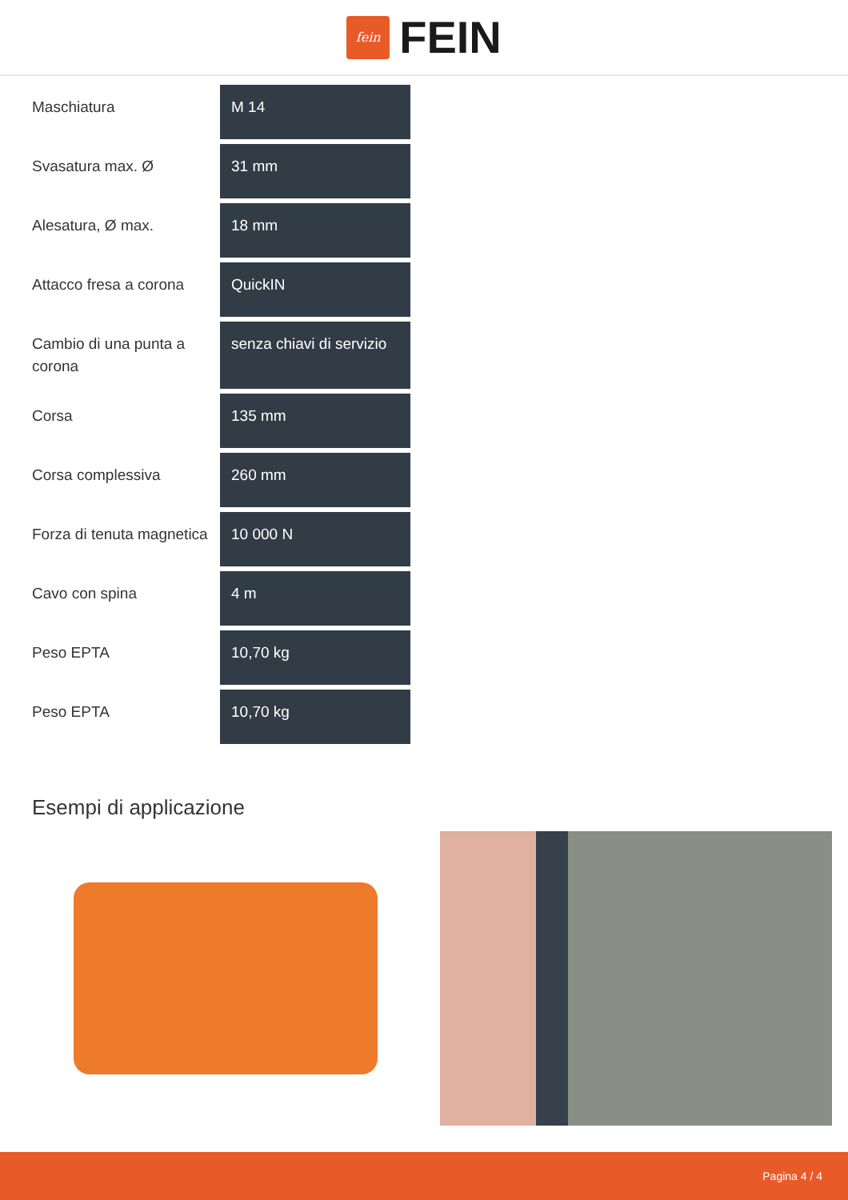fein
FEIN
| Maschiatura | M 14 |
| Svasatura max. Ø | 31 mm |
| Alesatura, Ø max. | 18 mm |
| Attacco fresa a corona | QuickIN |
| Cambio di una punta a corona | senza chiavi di servizio |
| Corsa | 135 mm |
| Corsa complessiva | 260 mm |
| Forza di tenuta magnetica | 10 000 N |
| Cavo con spina | 4 m |
| Peso EPTA | 10,70 kg |
| Peso EPTA | 10,70 kg |
Esempi di applicazione
Pagina 4 / 4